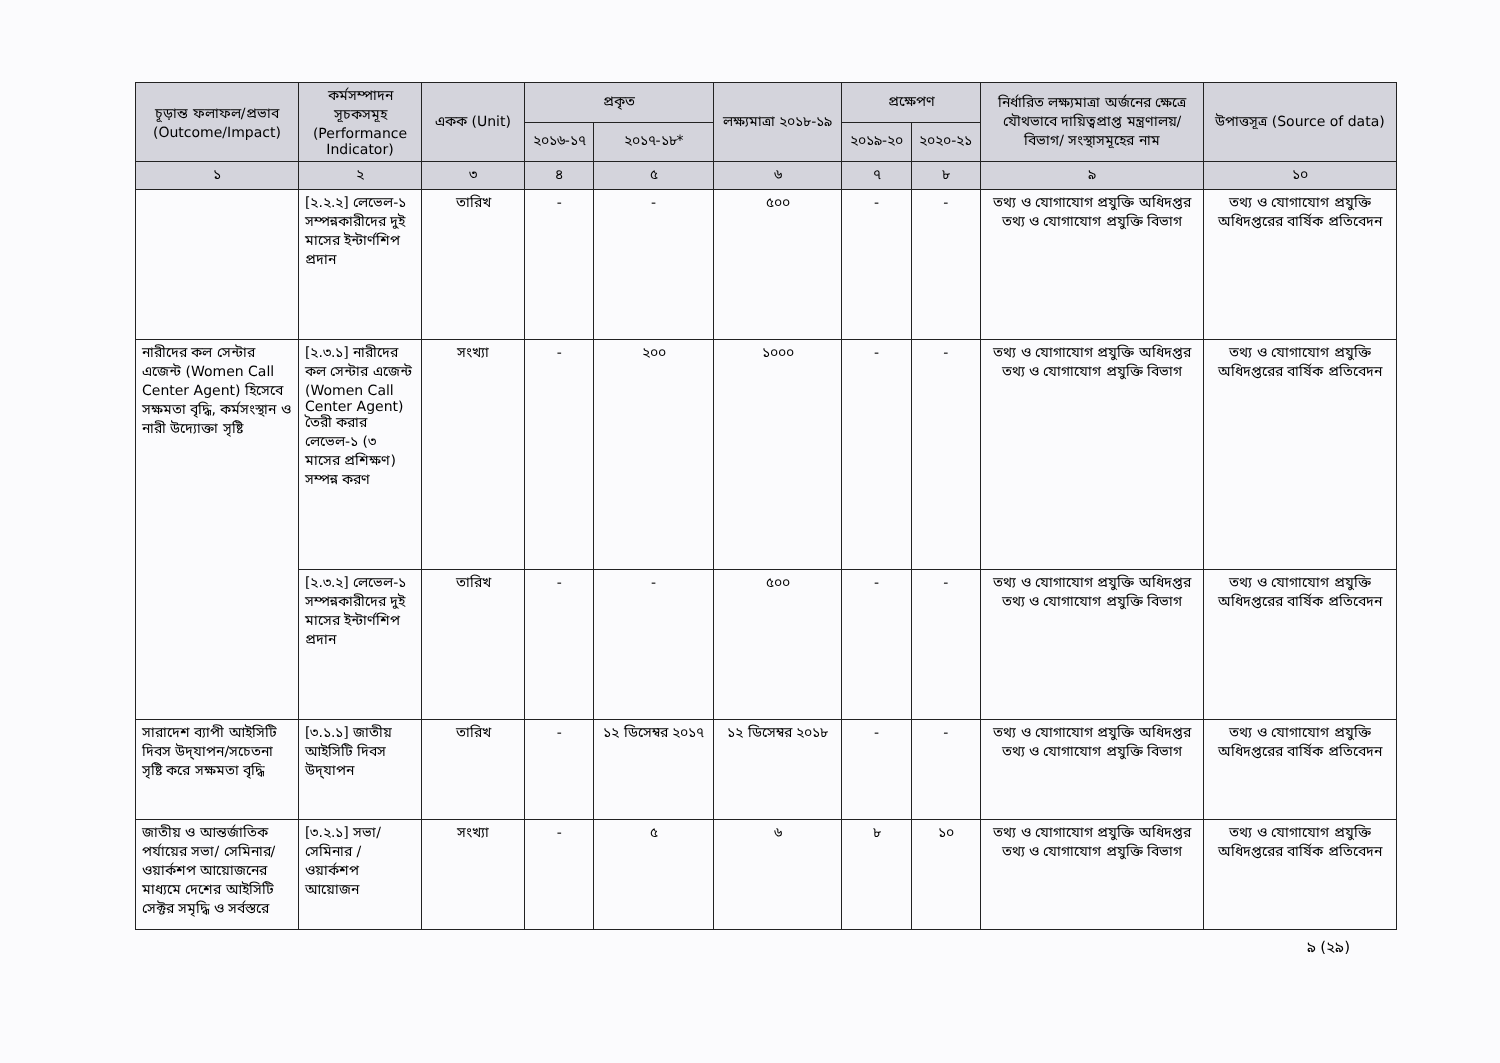| চূড়ান্ত ফলাফল/প্রভাব (Outcome/Impact) | কর্মসম্পাদন সূচকসমূহ (Performance Indicator) | একক (Unit) | প্রকৃত | | লক্ষ্যমাত্রা ২০১৮-১৯ | প্রক্ষেপণ | | নির্ধারিত লক্ষ্যমাত্রা অর্জনের ক্ষেত্রে যৌথভাবে দায়িত্বপ্রাপ্ত মন্ত্রণালয়/বিভাগ/ সংস্থাসমূহের নাম | উপাত্তসূত্র (Source of data) |
| --- | --- | --- | --- | --- | --- | --- | --- | --- | --- |
| | | | ২০১৬-১৭ | ২০১৭-১৮* | | ২০১৯-২০ | ২০২০-২১ | | |
| ১ | ২ | ৩ | ৪ | ৫ | ৬ | ৭ | ৮ | ৯ | ১০ |
| | [২.২.২] লেভেল-১ সম্পন্নকারীদের দুই মাসের ইন্টার্ণশিপ প্রদান | তারিখ | - | - | ৫০০ | - | - | তথ্য ও যোগাযোগ প্রযুক্তি অধিদপ্তর তথ্য ও যোগাযোগ প্রযুক্তি বিভাগ | তথ্য ও যোগাযোগ প্রযুক্তি অধিদপ্তরের বার্ষিক প্রতিবেদন |
| নারীদের কল সেন্টার এজেন্ট (Women Call Center Agent) হিসেবে সক্ষমতা বৃদ্ধি, কর্মসংস্থান ও নারী উদ্যোক্তা সৃষ্টি | [২.৩.১] নারীদের কল সেন্টার এজেন্ট (Women Call Center Agent) তৈরী করার লেভেল-১ (৩ মাসের প্রশিক্ষণ) সম্পন্ন করণ | সংখ্যা | - | ২০০ | ১০০০ | - | - | তথ্য ও যোগাযোগ প্রযুক্তি অধিদপ্তর তথ্য ও যোগাযোগ প্রযুক্তি বিভাগ | তথ্য ও যোগাযোগ প্রযুক্তি অধিদপ্তরের বার্ষিক প্রতিবেদন |
| | [২.৩.২] লেভেল-১ সম্পন্নকারীদের দুই মাসের ইন্টার্ণশিপ প্রদান | তারিখ | - | - | ৫০০ | - | - | তথ্য ও যোগাযোগ প্রযুক্তি অধিদপ্তর তথ্য ও যোগাযোগ প্রযুক্তি বিভাগ | তথ্য ও যোগাযোগ প্রযুক্তি অধিদপ্তরের বার্ষিক প্রতিবেদন |
| সারাদেশ ব্যাপী আইসিটি দিবস উদ্‌যাপন/সচেতনা সৃষ্টি করে সক্ষমতা বৃদ্ধি | [৩.১.১] জাতীয় আইসিটি দিবস উদ্‌যাপন | তারিখ | - | ১২ ডিসেম্বর ২০১৭ | ১২ ডিসেম্বর ২০১৮ | - | - | তথ্য ও যোগাযোগ প্রযুক্তি অধিদপ্তর তথ্য ও যোগাযোগ প্রযুক্তি বিভাগ | তথ্য ও যোগাযোগ প্রযুক্তি অধিদপ্তরের বার্ষিক প্রতিবেদন |
| জাতীয় ও আন্তর্জাতিক পর্যায়ের সভা/ সেমিনার/ ওয়ার্কশপ আয়োজনের মাধ্যমে দেশের আইসিটি সেক্টর সমৃদ্ধি ও সর্বস্তরে | [৩.২.১] সভা/সেমিনার /ওয়ার্কশপ আয়োজন | সংখ্যা | - | ৫ | ৬ | ৮ | ১০ | তথ্য ও যোগাযোগ প্রযুক্তি অধিদপ্তর তথ্য ও যোগাযোগ প্রযুক্তি বিভাগ | তথ্য ও যোগাযোগ প্রযুক্তি অধিদপ্তরের বার্ষিক প্রতিবেদন |
৯ (২৯)